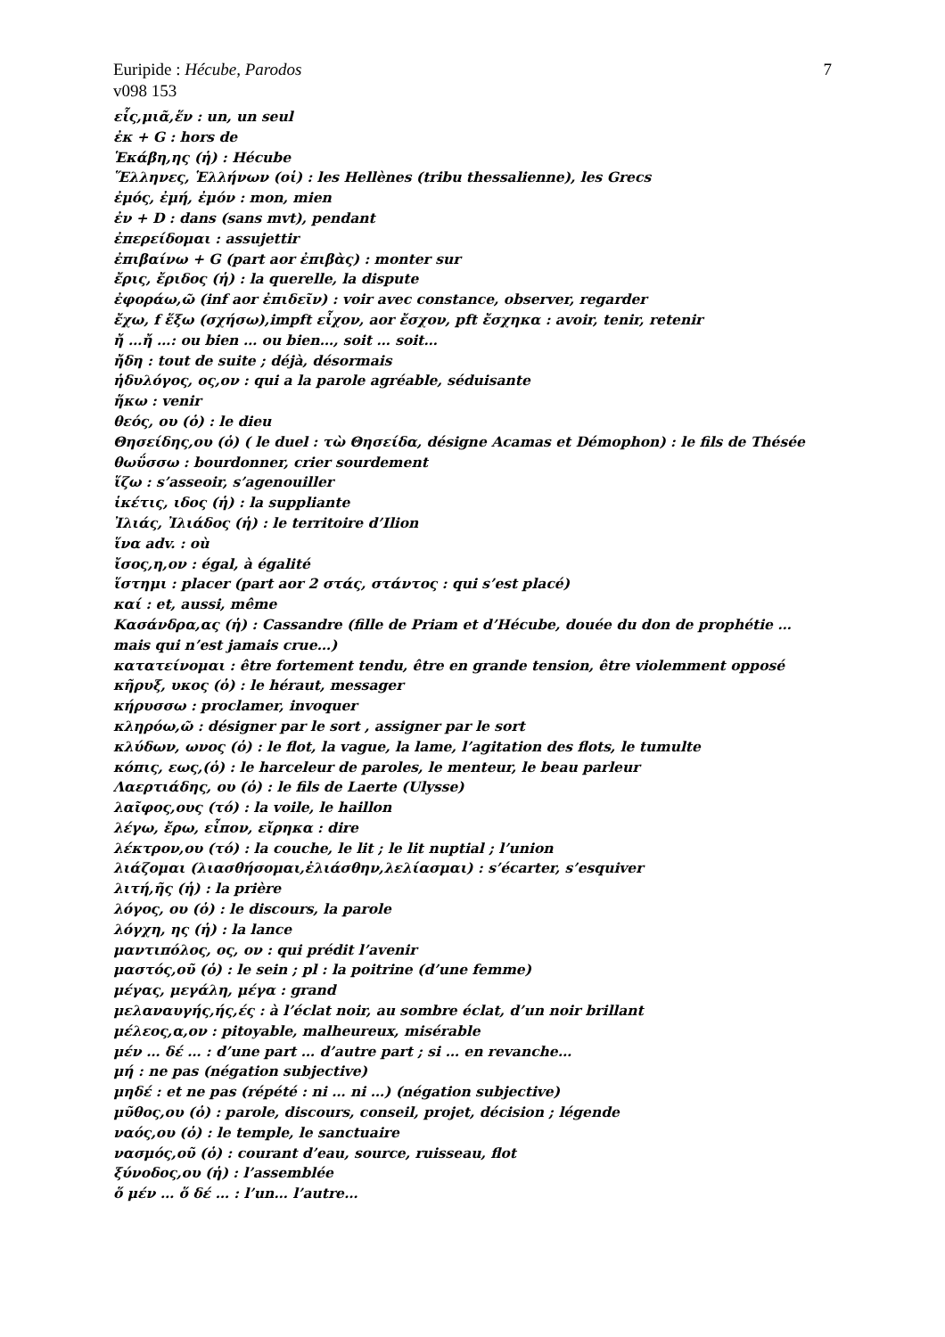Euripide : Hécube, Parodos 7
v098 153
εἷς,μιᾶ,ἕν : un, un seul
ἐκ + G : hors de
Ἑκάβη,ης (ἡ) : Hécube
Ἕλληνες, Ἑλλήνων (οἱ) : les Hellènes (tribu thessalienne), les Grecs
ἐμός, ἐμή, ἐμόν : mon, mien
ἐν + D : dans (sans mvt), pendant
ἐπερείδομαι : assujettir
ἐπιβαίνω + G (part aor ἐπιβὰς) : monter sur
ἔρις, ἔριδος (ἡ) : la querelle, la dispute
ἐφοράω,ῶ (inf aor ἐπιδεῖν) : voir avec constance, observer, regarder
ἔχω, f ἕξω (σχήσω),impft εἶχον, aor ἔσχον, pft ἔσχηκα : avoir, tenir, retenir
ἤ …ἤ …: ou bien … ou bien…, soit … soit…
ἤδη : tout de suite ; déjà, désormais
ἡδυλόγος, ος,ον : qui a la parole agréable, séduisante
ἥκω : venir
θεός, ου (ὁ) : le dieu
Θησείδης,ου (ὁ) ( le duel : τὼ Θησείδα, désigne Acamas et Démophon) : le fils de Thésée
θωΰσσω : bourdonner, crier sourdement
ἵζω : s’asseoir, s’agenouiller
ἱκέτις, ιδος (ἡ) : la suppliante
Ἰλιάς, Ἰλιάδος (ἡ) : le territoire d’Ilion
ἵνα adv. : où
ἴσος,η,ον : égal, à égalité
ἵστημι : placer (part aor 2 στάς, στάντος : qui s’est placé)
καί : et, aussi, même
Κασάνδρα,ας (ἡ) : Cassandre (fille de Priam et d’Hécube, douée du don de prophétie … mais qui n’est jamais crue…)
κατατείνομαι : être fortement tendu, être en grande tension, être violemment opposé
κῆρυξ, υκος (ὁ) : le héraut, messager
κήρυσσω : proclamer, invoquer
κληρόω,ῶ : désigner par le sort , assigner par le sort
κλύδων, ωνος (ὁ) : le flot, la vague, la lame, l’agitation des flots, le tumulte
κόπις, εως,(ὁ) : le harceleur de paroles, le menteur, le beau parleur
Λαερτιάδης, ου (ὁ) : le fils de Laerte (Ulysse)
λαῖφος,ους (τό) : la voile, le haillon
λέγω, ἔρω, εἶπον, εἴρηκα : dire
λέκτρον,ου (τό) : la couche, le lit ; le lit nuptial ; l’union
λιάζομαι (λιασθήσομαι,ἐλιάσθην,λελίασμαι) : s’écarter, s’esquiver
λιτή,ῆς (ἡ) : la prière
λόγος, ου (ὁ) : le discours, la parole
λόγχη, ης (ἡ) : la lance
μαντιπόλος, ος, ον : qui prédit l’avenir
μαστός,οῦ (ὁ) : le sein ; pl : la poitrine (d’une femme)
μέγας, μεγάλη, μέγα : grand
μελαναυγής,ής,ές : à l’éclat noir, au sombre éclat, d’un noir brillant
μέλεος,α,ον : pitoyable, malheureux, misérable
μέν … δέ … : d’une part … d’autre part ; si … en revanche…
μή : ne pas (négation subjective)
μηδέ : et ne pas (répété : ni … ni …) (négation subjective)
μῦθος,ου (ὁ) : parole, discours, conseil, projet, décision ; légende
ναός,ου (ὁ) : le temple, le sanctuaire
νασμός,οῦ (ὁ) : courant d’eau, source, ruisseau, flot
ξύνοδος,ου (ἡ) : l’assemblée
ὅ μέν … ὅ δέ … : l’un… l’autre…